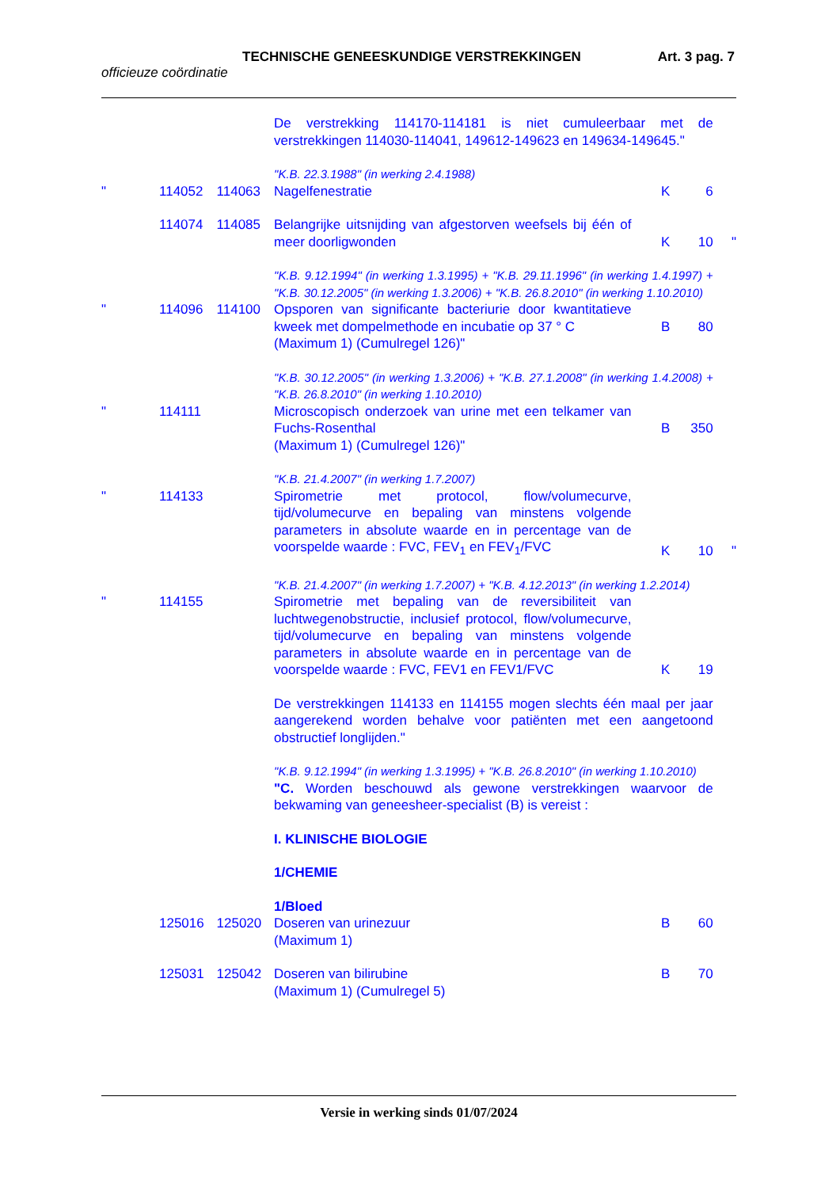TECHNISCHE GENEESKUNDIGE VERSTREKKINGEN Art. 3 pag. 7
officieuze coördinatie
| | | | De verstrekking 114170-114181 is niet cumuleerbaar met de verstrekkingen 114030-114041, 149612-149623 en 149634-149645." | | | |
| | | | "K.B. 22.3.1988" (in werking 2.4.1988) | | | |
| " | 114052 | 114063 | Nagelfenestratie | K | 6 | |
| | 114074 | 114085 | Belangrijke uitsnijding van afgestorven weefsels bij één of meer doorligwonden | K | 10 | " |
| | | | "K.B. 9.12.1994" (in werking 1.3.1995) + "K.B. 29.11.1996" (in werking 1.4.1997) + "K.B. 30.12.2005" (in werking 1.3.2006) + "K.B. 26.8.2010" (in werking 1.10.2010) | | | |
| " | 114096 | 114100 | Opsporen van significante bacteriurie door kwantitatieve kweek met dompelmethode en incubatie op 37 ° C (Maximum 1) (Cumulregel 126)" | B | 80 | |
| | | | "K.B. 30.12.2005" (in werking 1.3.2006) + "K.B. 27.1.2008" (in werking 1.4.2008) + "K.B. 26.8.2010" (in werking 1.10.2010) | | | |
| " | 114111 | | Microscopisch onderzoek van urine met een telkamer van Fuchs-Rosenthal (Maximum 1) (Cumulregel 126)" | B | 350 | |
| | | | "K.B. 21.4.2007" (in werking 1.7.2007) | | | |
| " | 114133 | | Spirometrie met protocol, flow/volumecurve, tijd/volumecurve en bepaling van minstens volgende parameters in absolute waarde en in percentage van de voorspelde waarde : FVC, FEV<sub>1</sub> en FEV<sub>1</sub>/FVC | K | 10 | " |
| | | | "K.B. 21.4.2007" (in werking 1.7.2007) + "K.B. 4.12.2013" (in werking 1.2.2014) | | | |
| " | 114155 | | Spirometrie met bepaling van de reversibiliteit van luchtwegenobstructie, inclusief protocol, flow/volumecurve, tijd/volumecurve en bepaling van minstens volgende parameters in absolute waarde en in percentage van de voorspelde waarde : FVC, FEV1 en FEV1/FVC | K | 19 | |
| | | | De verstrekkingen 114133 en 114155 mogen slechts één maal per jaar aangerekend worden behalve voor patiënten met een aangetoond obstructief longlijden." | | | |
| | | | "K.B. 9.12.1994" (in werking 1.3.1995) + "K.B. 26.8.2010" (in werking 1.10.2010) | | | |
| | | | "C. Worden beschouwd als gewone verstrekkingen waarvoor de bekwaming van geneesheer-specialist (B) is vereist : | | | |
| | | | I. KLINISCHE BIOLOGIE | | | |
| | | | 1/CHEMIE | | | |
| | | | 1/Bloed | | | |
| | 125016 | 125020 | Doseren van urinezuur (Maximum 1) | B | 60 | |
| | 125031 | 125042 | Doseren van bilirubine (Maximum 1) (Cumulregel 5) | B | 70 | |
Versie in werking sinds 01/07/2024